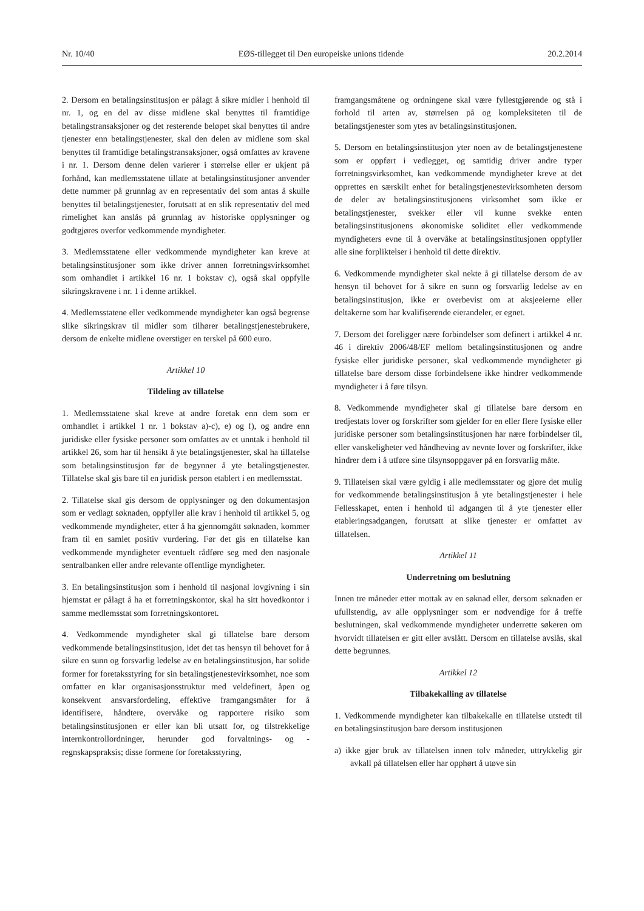Nr. 10/40 EØS-tillegget til Den europeiske unions tidende 20.2.2014
2. Dersom en betalingsinstitusjon er pålagt å sikre midler i henhold til nr. 1, og en del av disse midlene skal benyttes til framtidige betalingstransaksjoner og det resterende beløpet skal benyttes til andre tjenester enn betalingstjenester, skal den delen av midlene som skal benyttes til framtidige betalingstransaksjoner, også omfattes av kravene i nr. 1. Dersom denne delen varierer i størrelse eller er ukjent på forhånd, kan medlemsstatene tillate at betalingsinstitusjoner anvender dette nummer på grunnlag av en representativ del som antas å skulle benyttes til betalingstjenester, forutsatt at en slik representativ del med rimelighet kan anslås på grunnlag av historiske opplysninger og godtgjøres overfor vedkommende myndigheter.
3. Medlemsstatene eller vedkommende myndigheter kan kreve at betalingsinstitusjoner som ikke driver annen forretningsvirksomhet som omhandlet i artikkel 16 nr. 1 bokstav c), også skal oppfylle sikringskravene i nr. 1 i denne artikkel.
4. Medlemsstatene eller vedkommende myndigheter kan også begrense slike sikringskrav til midler som tilhører betalingstjenestebrukere, dersom de enkelte midlene overstiger en terskel på 600 euro.
Artikkel 10
Tildeling av tillatelse
1. Medlemsstatene skal kreve at andre foretak enn dem som er omhandlet i artikkel 1 nr. 1 bokstav a)-c), e) og f), og andre enn juridiske eller fysiske personer som omfattes av et unntak i henhold til artikkel 26, som har til hensikt å yte betalingstjenester, skal ha tillatelse som betalingsinstitusjon før de begynner å yte betalingstjenester. Tillatelse skal gis bare til en juridisk person etablert i en medlemsstat.
2. Tillatelse skal gis dersom de opplysninger og den dokumentasjon som er vedlagt søknaden, oppfyller alle krav i henhold til artikkel 5, og vedkommende myndigheter, etter å ha gjennomgått søknaden, kommer fram til en samlet positiv vurdering. Før det gis en tillatelse kan vedkommende myndigheter eventuelt rådføre seg med den nasjonale sentralbanken eller andre relevante offentlige myndigheter.
3. En betalingsinstitusjon som i henhold til nasjonal lovgivning i sin hjemstat er pålagt å ha et forretningskontor, skal ha sitt hovedkontor i samme medlemsstat som forretningskontoret.
4. Vedkommende myndigheter skal gi tillatelse bare dersom vedkommende betalingsinstitusjon, idet det tas hensyn til behovet for å sikre en sunn og forsvarlig ledelse av en betalingsinstitusjon, har solide former for foretaksstyring for sin betalingstjenestevirksomhet, noe som omfatter en klar organisasjonsstruktur med veldefinert, åpen og konsekvent ansvarsfordeling, effektive framgangsmåter for å identifisere, håndtere, overvåke og rapportere risiko som betalingsinstitusjonen er eller kan bli utsatt for, og tilstrekkelige internkontrollordninger, herunder god forvaltnings- og -regnskapspraksis; disse formene for foretaksstyring,
framgangsmåtene og ordningene skal være fyllestgjørende og stå i forhold til arten av, størrelsen på og kompleksiteten til de betalingstjenester som ytes av betalingsinstitusjonen.
5. Dersom en betalingsinstitusjon yter noen av de betalingstjenestene som er oppført i vedlegget, og samtidig driver andre typer forretningsvirksomhet, kan vedkommende myndigheter kreve at det opprettes en særskilt enhet for betalingstjenestevirksomheten dersom de deler av betalingsinstitusjonens virksomhet som ikke er betalingstjenester, svekker eller vil kunne svekke enten betalingsinstitusjonens økonomiske soliditet eller vedkommende myndigheters evne til å overvåke at betalingsinstitusjonen oppfyller alle sine forpliktelser i henhold til dette direktiv.
6. Vedkommende myndigheter skal nekte å gi tillatelse dersom de av hensyn til behovet for å sikre en sunn og forsvarlig ledelse av en betalingsinstitusjon, ikke er overbevist om at aksjeeierne eller deltakerne som har kvalifiserende eierandeler, er egnet.
7. Dersom det foreligger nære forbindelser som definert i artikkel 4 nr. 46 i direktiv 2006/48/EF mellom betalingsinstitusjonen og andre fysiske eller juridiske personer, skal vedkommende myndigheter gi tillatelse bare dersom disse forbindelsene ikke hindrer vedkommende myndigheter i å føre tilsyn.
8. Vedkommende myndigheter skal gi tillatelse bare dersom en tredjestats lover og forskrifter som gjelder for en eller flere fysiske eller juridiske personer som betalingsinstitusjonen har nære forbindelser til, eller vanskeligheter ved håndheving av nevnte lover og forskrifter, ikke hindrer dem i å utføre sine tilsynsoppgaver på en forsvarlig måte.
9. Tillatelsen skal være gyldig i alle medlemsstater og gjøre det mulig for vedkommende betalingsinstitusjon å yte betalingstjenester i hele Fellesskapet, enten i henhold til adgangen til å yte tjenester eller etableringsadgangen, forutsatt at slike tjenester er omfattet av tillatelsen.
Artikkel 11
Underretning om beslutning
Innen tre måneder etter mottak av en søknad eller, dersom søknaden er ufullstendig, av alle opplysninger som er nødvendige for å treffe beslutningen, skal vedkommende myndigheter underrette søkeren om hvorvidt tillatelsen er gitt eller avslått. Dersom en tillatelse avslås, skal dette begrunnes.
Artikkel 12
Tilbakekalling av tillatelse
1. Vedkommende myndigheter kan tilbakekalle en tillatelse utstedt til en betalingsinstitusjon bare dersom institusjonen
a) ikke gjør bruk av tillatelsen innen tolv måneder, uttrykkelig gir avkall på tillatelsen eller har opphørt å utøve sin